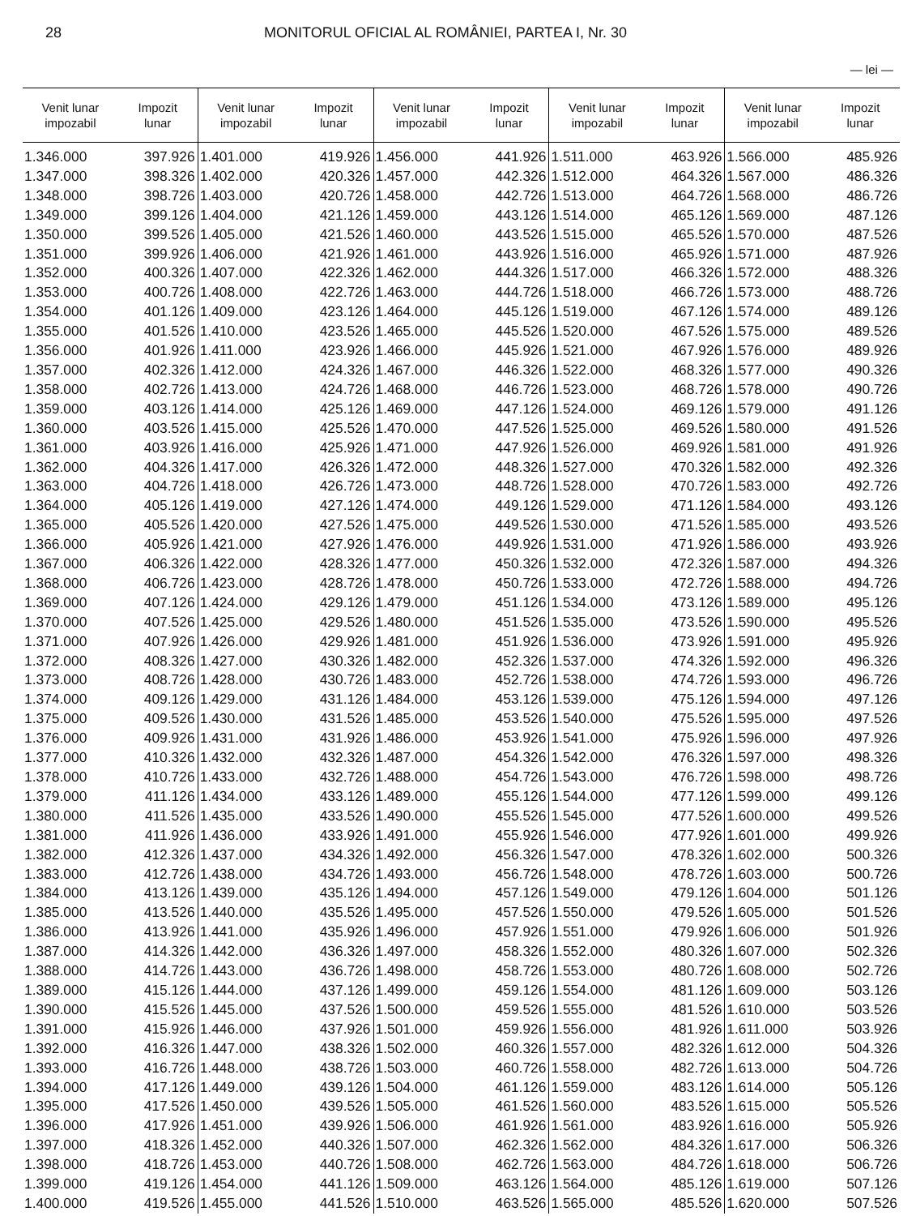28 MONITORUL OFICIAL AL ROMÂNIEI, PARTEA I, Nr. 30
— lei —
| Venit lunar impozabil | Impozit lunar | Venit lunar impozabil | Impozit lunar | Venit lunar impozabil | Impozit lunar | Venit lunar impozabil | Impozit lunar | Venit lunar impozabil | Impozit lunar |
| --- | --- | --- | --- | --- | --- | --- | --- | --- | --- |
| 1.346.000 | 397.926 | 1.401.000 | 419.926 | 1.456.000 | 441.926 | 1.511.000 | 463.926 | 1.566.000 | 485.926 |
| 1.347.000 | 398.326 | 1.402.000 | 420.326 | 1.457.000 | 442.326 | 1.512.000 | 464.326 | 1.567.000 | 486.326 |
| 1.348.000 | 398.726 | 1.403.000 | 420.726 | 1.458.000 | 442.726 | 1.513.000 | 464.726 | 1.568.000 | 486.726 |
| 1.349.000 | 399.126 | 1.404.000 | 421.126 | 1.459.000 | 443.126 | 1.514.000 | 465.126 | 1.569.000 | 487.126 |
| 1.350.000 | 399.526 | 1.405.000 | 421.526 | 1.460.000 | 443.526 | 1.515.000 | 465.526 | 1.570.000 | 487.526 |
| 1.351.000 | 399.926 | 1.406.000 | 421.926 | 1.461.000 | 443.926 | 1.516.000 | 465.926 | 1.571.000 | 487.926 |
| 1.352.000 | 400.326 | 1.407.000 | 422.326 | 1.462.000 | 444.326 | 1.517.000 | 466.326 | 1.572.000 | 488.326 |
| 1.353.000 | 400.726 | 1.408.000 | 422.726 | 1.463.000 | 444.726 | 1.518.000 | 466.726 | 1.573.000 | 488.726 |
| 1.354.000 | 401.126 | 1.409.000 | 423.126 | 1.464.000 | 445.126 | 1.519.000 | 467.126 | 1.574.000 | 489.126 |
| 1.355.000 | 401.526 | 1.410.000 | 423.526 | 1.465.000 | 445.526 | 1.520.000 | 467.526 | 1.575.000 | 489.526 |
| 1.356.000 | 401.926 | 1.411.000 | 423.926 | 1.466.000 | 445.926 | 1.521.000 | 467.926 | 1.576.000 | 489.926 |
| 1.357.000 | 402.326 | 1.412.000 | 424.326 | 1.467.000 | 446.326 | 1.522.000 | 468.326 | 1.577.000 | 490.326 |
| 1.358.000 | 402.726 | 1.413.000 | 424.726 | 1.468.000 | 446.726 | 1.523.000 | 468.726 | 1.578.000 | 490.726 |
| 1.359.000 | 403.126 | 1.414.000 | 425.126 | 1.469.000 | 447.126 | 1.524.000 | 469.126 | 1.579.000 | 491.126 |
| 1.360.000 | 403.526 | 1.415.000 | 425.526 | 1.470.000 | 447.526 | 1.525.000 | 469.526 | 1.580.000 | 491.526 |
| 1.361.000 | 403.926 | 1.416.000 | 425.926 | 1.471.000 | 447.926 | 1.526.000 | 469.926 | 1.581.000 | 491.926 |
| 1.362.000 | 404.326 | 1.417.000 | 426.326 | 1.472.000 | 448.326 | 1.527.000 | 470.326 | 1.582.000 | 492.326 |
| 1.363.000 | 404.726 | 1.418.000 | 426.726 | 1.473.000 | 448.726 | 1.528.000 | 470.726 | 1.583.000 | 492.726 |
| 1.364.000 | 405.126 | 1.419.000 | 427.126 | 1.474.000 | 449.126 | 1.529.000 | 471.126 | 1.584.000 | 493.126 |
| 1.365.000 | 405.526 | 1.420.000 | 427.526 | 1.475.000 | 449.526 | 1.530.000 | 471.526 | 1.585.000 | 493.526 |
| 1.366.000 | 405.926 | 1.421.000 | 427.926 | 1.476.000 | 449.926 | 1.531.000 | 471.926 | 1.586.000 | 493.926 |
| 1.367.000 | 406.326 | 1.422.000 | 428.326 | 1.477.000 | 450.326 | 1.532.000 | 472.326 | 1.587.000 | 494.326 |
| 1.368.000 | 406.726 | 1.423.000 | 428.726 | 1.478.000 | 450.726 | 1.533.000 | 472.726 | 1.588.000 | 494.726 |
| 1.369.000 | 407.126 | 1.424.000 | 429.126 | 1.479.000 | 451.126 | 1.534.000 | 473.126 | 1.589.000 | 495.126 |
| 1.370.000 | 407.526 | 1.425.000 | 429.526 | 1.480.000 | 451.526 | 1.535.000 | 473.526 | 1.590.000 | 495.526 |
| 1.371.000 | 407.926 | 1.426.000 | 429.926 | 1.481.000 | 451.926 | 1.536.000 | 473.926 | 1.591.000 | 495.926 |
| 1.372.000 | 408.326 | 1.427.000 | 430.326 | 1.482.000 | 452.326 | 1.537.000 | 474.326 | 1.592.000 | 496.326 |
| 1.373.000 | 408.726 | 1.428.000 | 430.726 | 1.483.000 | 452.726 | 1.538.000 | 474.726 | 1.593.000 | 496.726 |
| 1.374.000 | 409.126 | 1.429.000 | 431.126 | 1.484.000 | 453.126 | 1.539.000 | 475.126 | 1.594.000 | 497.126 |
| 1.375.000 | 409.526 | 1.430.000 | 431.526 | 1.485.000 | 453.526 | 1.540.000 | 475.526 | 1.595.000 | 497.526 |
| 1.376.000 | 409.926 | 1.431.000 | 431.926 | 1.486.000 | 453.926 | 1.541.000 | 475.926 | 1.596.000 | 497.926 |
| 1.377.000 | 410.326 | 1.432.000 | 432.326 | 1.487.000 | 454.326 | 1.542.000 | 476.326 | 1.597.000 | 498.326 |
| 1.378.000 | 410.726 | 1.433.000 | 432.726 | 1.488.000 | 454.726 | 1.543.000 | 476.726 | 1.598.000 | 498.726 |
| 1.379.000 | 411.126 | 1.434.000 | 433.126 | 1.489.000 | 455.126 | 1.544.000 | 477.126 | 1.599.000 | 499.126 |
| 1.380.000 | 411.526 | 1.435.000 | 433.526 | 1.490.000 | 455.526 | 1.545.000 | 477.526 | 1.600.000 | 499.526 |
| 1.381.000 | 411.926 | 1.436.000 | 433.926 | 1.491.000 | 455.926 | 1.546.000 | 477.926 | 1.601.000 | 499.926 |
| 1.382.000 | 412.326 | 1.437.000 | 434.326 | 1.492.000 | 456.326 | 1.547.000 | 478.326 | 1.602.000 | 500.326 |
| 1.383.000 | 412.726 | 1.438.000 | 434.726 | 1.493.000 | 456.726 | 1.548.000 | 478.726 | 1.603.000 | 500.726 |
| 1.384.000 | 413.126 | 1.439.000 | 435.126 | 1.494.000 | 457.126 | 1.549.000 | 479.126 | 1.604.000 | 501.126 |
| 1.385.000 | 413.526 | 1.440.000 | 435.526 | 1.495.000 | 457.526 | 1.550.000 | 479.526 | 1.605.000 | 501.526 |
| 1.386.000 | 413.926 | 1.441.000 | 435.926 | 1.496.000 | 457.926 | 1.551.000 | 479.926 | 1.606.000 | 501.926 |
| 1.387.000 | 414.326 | 1.442.000 | 436.326 | 1.497.000 | 458.326 | 1.552.000 | 480.326 | 1.607.000 | 502.326 |
| 1.388.000 | 414.726 | 1.443.000 | 436.726 | 1.498.000 | 458.726 | 1.553.000 | 480.726 | 1.608.000 | 502.726 |
| 1.389.000 | 415.126 | 1.444.000 | 437.126 | 1.499.000 | 459.126 | 1.554.000 | 481.126 | 1.609.000 | 503.126 |
| 1.390.000 | 415.526 | 1.445.000 | 437.526 | 1.500.000 | 459.526 | 1.555.000 | 481.526 | 1.610.000 | 503.526 |
| 1.391.000 | 415.926 | 1.446.000 | 437.926 | 1.501.000 | 459.926 | 1.556.000 | 481.926 | 1.611.000 | 503.926 |
| 1.392.000 | 416.326 | 1.447.000 | 438.326 | 1.502.000 | 460.326 | 1.557.000 | 482.326 | 1.612.000 | 504.326 |
| 1.393.000 | 416.726 | 1.448.000 | 438.726 | 1.503.000 | 460.726 | 1.558.000 | 482.726 | 1.613.000 | 504.726 |
| 1.394.000 | 417.126 | 1.449.000 | 439.126 | 1.504.000 | 461.126 | 1.559.000 | 483.126 | 1.614.000 | 505.126 |
| 1.395.000 | 417.526 | 1.450.000 | 439.526 | 1.505.000 | 461.526 | 1.560.000 | 483.526 | 1.615.000 | 505.526 |
| 1.396.000 | 417.926 | 1.451.000 | 439.926 | 1.506.000 | 461.926 | 1.561.000 | 483.926 | 1.616.000 | 505.926 |
| 1.397.000 | 418.326 | 1.452.000 | 440.326 | 1.507.000 | 462.326 | 1.562.000 | 484.326 | 1.617.000 | 506.326 |
| 1.398.000 | 418.726 | 1.453.000 | 440.726 | 1.508.000 | 462.726 | 1.563.000 | 484.726 | 1.618.000 | 506.726 |
| 1.399.000 | 419.126 | 1.454.000 | 441.126 | 1.509.000 | 463.126 | 1.564.000 | 485.126 | 1.619.000 | 507.126 |
| 1.400.000 | 419.526 | 1.455.000 | 441.526 | 1.510.000 | 463.526 | 1.565.000 | 485.526 | 1.620.000 | 507.526 |